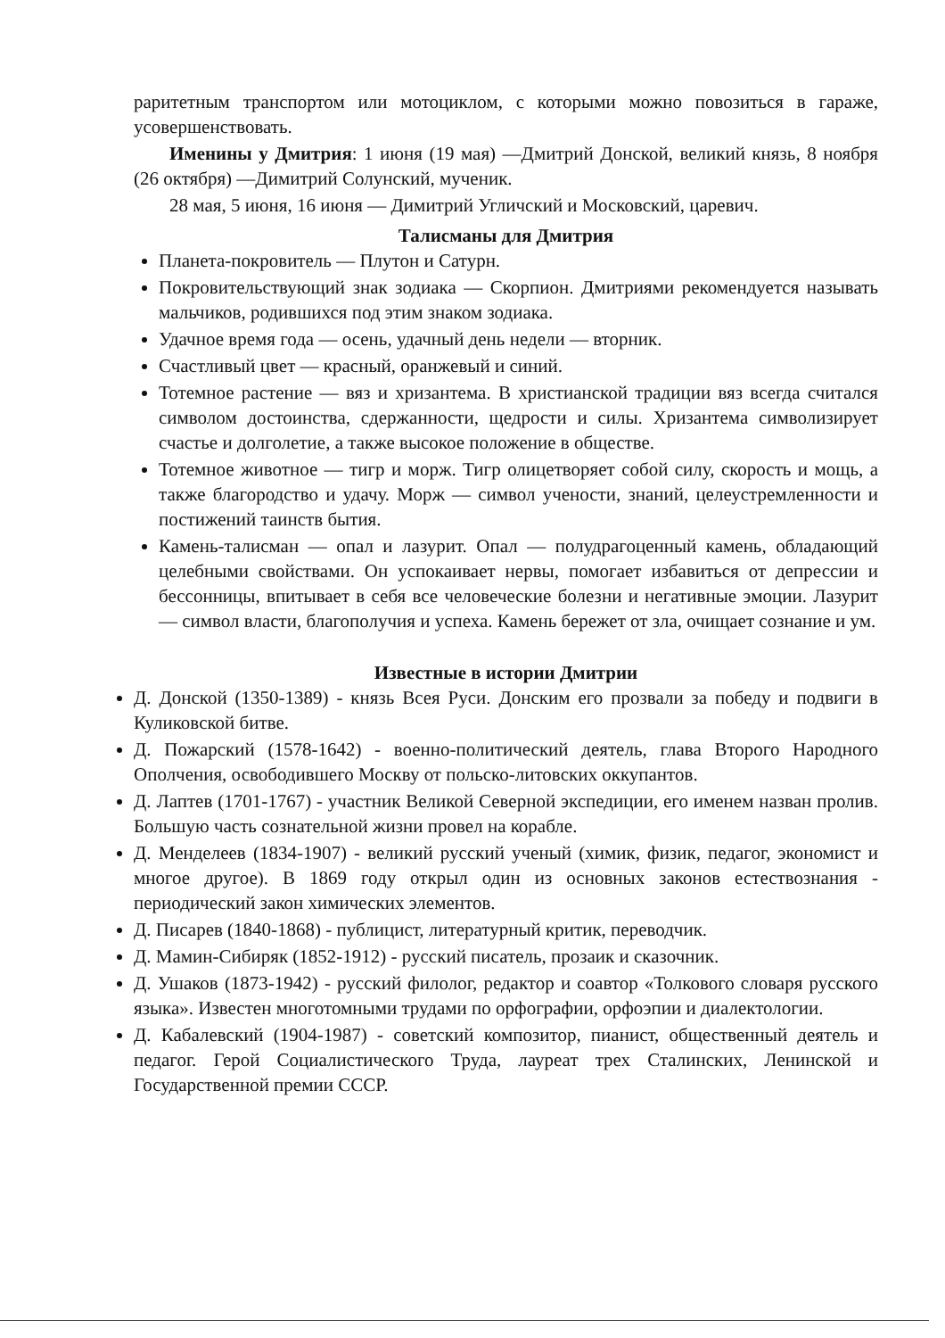раритетным транспортом или мотоциклом, с которыми можно повозиться в гараже, усовершенствовать.
Именины у Дмитрия: 1 июня (19 мая) —Дмитрий Донской, великий князь, 8 ноября (26 октября) —Димитрий Солунский, мученик.
28 мая, 5 июня, 16 июня — Димитрий Угличский и Московский, царевич.
Талисманы для Дмитрия
Планета-покровитель — Плутон и Сатурн.
Покровительствующий знак зодиака — Скорпион. Дмитриями рекомендуется называть мальчиков, родившихся под этим знаком зодиака.
Удачное время года — осень, удачный день недели — вторник.
Счастливый цвет — красный, оранжевый и синий.
Тотемное растение — вяз и хризантема. В христианской традиции вяз всегда считался символом достоинства, сдержанности, щедрости и силы. Хризантема символизирует счастье и долголетие, а также высокое положение в обществе.
Тотемное животное — тигр и морж. Тигр олицетворяет собой силу, скорость и мощь, а также благородство и удачу. Морж — символ учености, знаний, целеустремленности и постижений таинств бытия.
Камень-талисман — опал и лазурит. Опал — полудрагоценный камень, обладающий целебными свойствами. Он успокаивает нервы, помогает избавиться от депрессии и бессонницы, впитывает в себя все человеческие болезни и негативные эмоции. Лазурит — символ власти, благополучия и успеха. Камень бережет от зла, очищает сознание и ум.
Известные в истории Дмитрии
Д. Донской (1350-1389) - князь Всея Руси. Донским его прозвали за победу и подвиги в Куликовской битве.
Д. Пожарский (1578-1642) - военно-политический деятель, глава Второго Народного Ополчения, освободившего Москву от польско-литовских оккупантов.
Д. Лаптев (1701-1767) - участник Великой Северной экспедиции, его именем назван пролив. Большую часть сознательной жизни провел на корабле.
Д. Менделеев (1834-1907) - великий русский ученый (химик, физик, педагог, экономист и многое другое). В 1869 году открыл один из основных законов естествознания - периодический закон химических элементов.
Д. Писарев (1840-1868) - публицист, литературный критик, переводчик.
Д. Мамин-Сибиряк (1852-1912) - русский писатель, прозаик и сказочник.
Д. Ушаков (1873-1942) - русский филолог, редактор и соавтор «Толкового словаря русского языка». Известен многотомными трудами по орфографии, орфоэпии и диалектологии.
Д. Кабалевский (1904-1987) - советский композитор, пианист, общественный деятель и педагог. Герой Социалистического Труда, лауреат трех Сталинских, Ленинской и Государственной премии СССР.